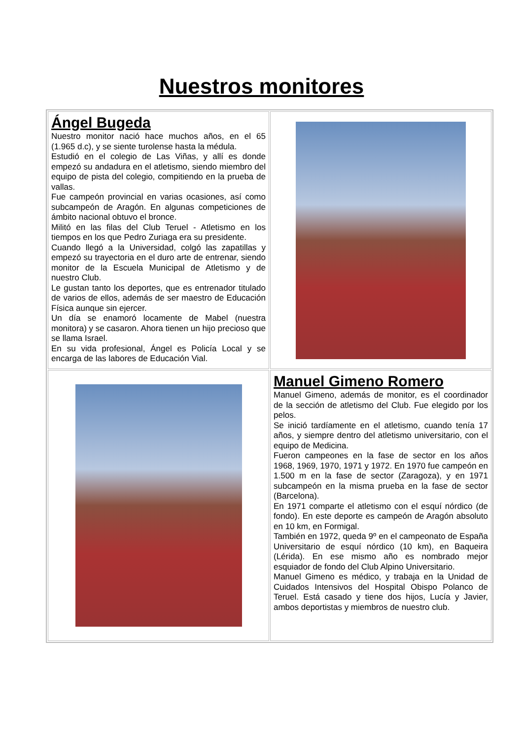Nuestros monitores
| Ángel Bugeda Nuestro monitor nació hace muchos años, en el 65 (1.965 d.c), y se siente turolense hasta la médula. Estudió en el colegio de Las Viñas, y allí es donde empezó su andadura en el atletismo, siendo miembro del equipo de pista del colegio, compitiendo en la prueba de vallas. Fue campeón provincial en varias ocasiones, así como subcampeón de Aragón. En algunas competiciones de ámbito nacional obtuvo el bronce. Militó en las filas del Club Teruel - Atletismo en los tiempos en los que Pedro Zuriaga era su presidente. Cuando llegó a la Universidad, colgó las zapatillas y empezó su trayectoria en el duro arte de entrenar, siendo monitor de la Escuela Municipal de Atletismo y de nuestro Club. Le gustan tanto los deportes, que es entrenador titulado de varios de ellos, además de ser maestro de Educación Física aunque sin ejercer. Un día se enamoró locamente de Mabel (nuestra monitora) y se casaron. Ahora tienen un hijo precioso que se llama Israel. En su vida profesional, Ángel es Policía Local y se encarga de las labores de Educación Vial. | |
| | Manuel Gimeno Romero Manuel Gimeno, además de monitor, es el coordinador de la sección de atletismo del Club. Fue elegido por los pelos. Se inició tardíamente en el atletismo, cuando tenía 17 años, y siempre dentro del atletismo universitario, con el equipo de Medicina. Fueron campeones en la fase de sector en los años 1968, 1969, 1970, 1971 y 1972. En 1970 fue campeón en 1.500 m en la fase de sector (Zaragoza), y en 1971 subcampeón en la misma prueba en la fase de sector (Barcelona). En 1971 comparte el atletismo con el esquí nórdico (de fondo). En este deporte es campeón de Aragón absoluto en 10 km, en Formigal. También en 1972, queda 9º en el campeonato de España Universitario de esquí nórdico (10 km), en Baqueira (Lérida). En ese mismo año es nombrado mejor esquiador de fondo del Club Alpino Universitario. Manuel Gimeno es médico, y trabaja en la Unidad de Cuidados Intensivos del Hospital Obispo Polanco de Teruel. Está casado y tiene dos hijos, Lucía y Javier, ambos deportistas y miembros de nuestro club. |